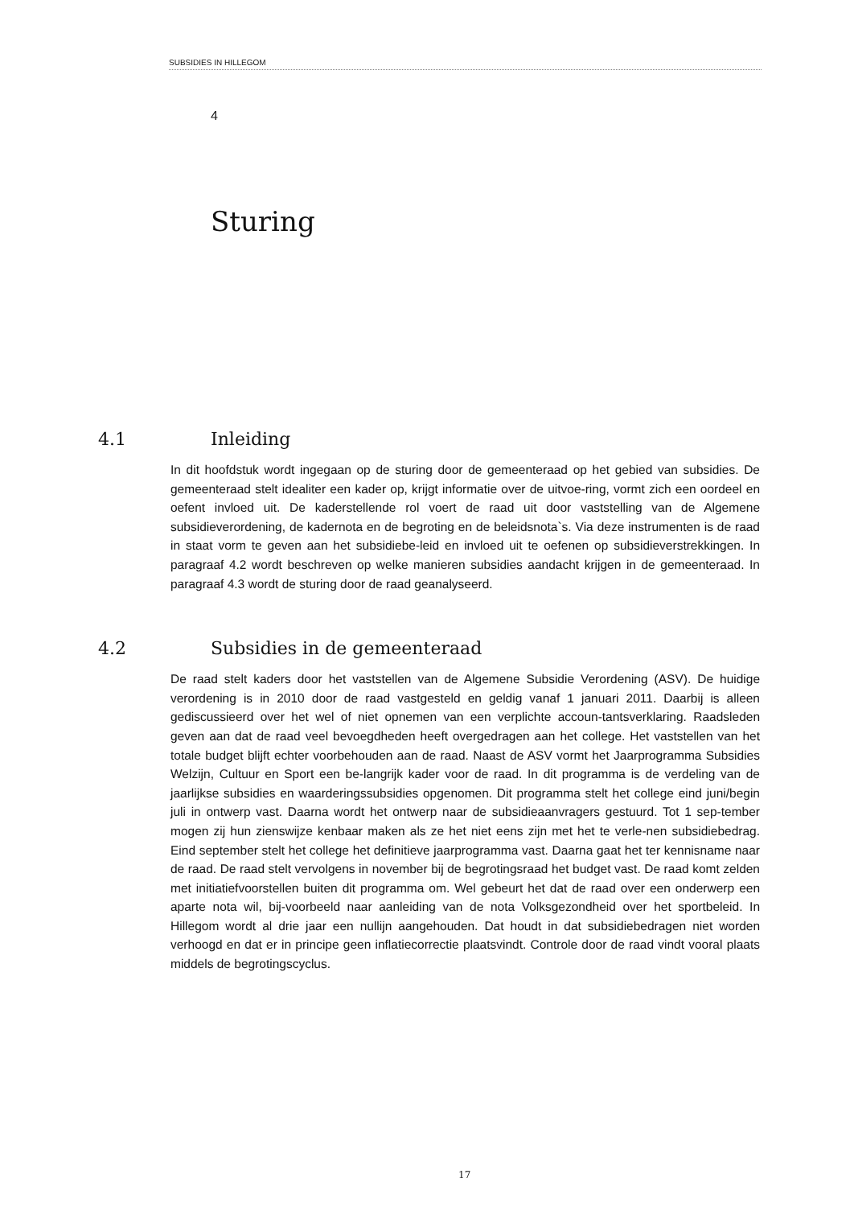SUBSIDIES IN HILLEGOM
4
Sturing
4.1 Inleiding
In dit hoofdstuk wordt ingegaan op de sturing door de gemeenteraad op het gebied van subsidies. De gemeenteraad stelt idealiter een kader op, krijgt informatie over de uitvoe-ring, vormt zich een oordeel en oefent invloed uit. De kaderstellende rol voert de raad uit door vaststelling van de Algemene subsidieverordening, de kadernota en de begroting en de beleidsnota`s. Via deze instrumenten is de raad in staat vorm te geven aan het subsidiebe-leid en invloed uit te oefenen op subsidieverstrekkingen. In paragraaf 4.2 wordt beschreven op welke manieren subsidies aandacht krijgen in de gemeenteraad. In paragraaf 4.3 wordt de sturing door de raad geanalyseerd.
4.2 Subsidies in de gemeenteraad
De raad stelt kaders door het vaststellen van de Algemene Subsidie Verordening (ASV). De huidige verordening is in 2010 door de raad vastgesteld en geldig vanaf 1 januari 2011. Daarbij is alleen gediscussieerd over het wel of niet opnemen van een verplichte accoun-tantsverklaring. Raadsleden geven aan dat de raad veel bevoegdheden heeft overgedragen aan het college. Het vaststellen van het totale budget blijft echter voorbehouden aan de raad. Naast de ASV vormt het Jaarprogramma Subsidies Welzijn, Cultuur en Sport een be-langrijk kader voor de raad. In dit programma is de verdeling van de jaarlijkse subsidies en waarderingssubsidies opgenomen. Dit programma stelt het college eind juni/begin juli in ontwerp vast. Daarna wordt het ontwerp naar de subsidieaanvragers gestuurd. Tot 1 sep-tember mogen zij hun zienswijze kenbaar maken als ze het niet eens zijn met het te verle-nen subsidiebedrag. Eind september stelt het college het definitieve jaarprogramma vast. Daarna gaat het ter kennisname naar de raad. De raad stelt vervolgens in november bij de begrotingsraad het budget vast. De raad komt zelden met initiatiefvoorstellen buiten dit programma om. Wel gebeurt het dat de raad over een onderwerp een aparte nota wil, bij-voorbeeld naar aanleiding van de nota Volksgezondheid over het sportbeleid. In Hillegom wordt al drie jaar een nullijn aangehouden. Dat houdt in dat subsidiebedragen niet worden verhoogd en dat er in principe geen inflatiecorrectie plaatsvindt. Controle door de raad vindt vooral plaats middels de begrotingscyclus.
17